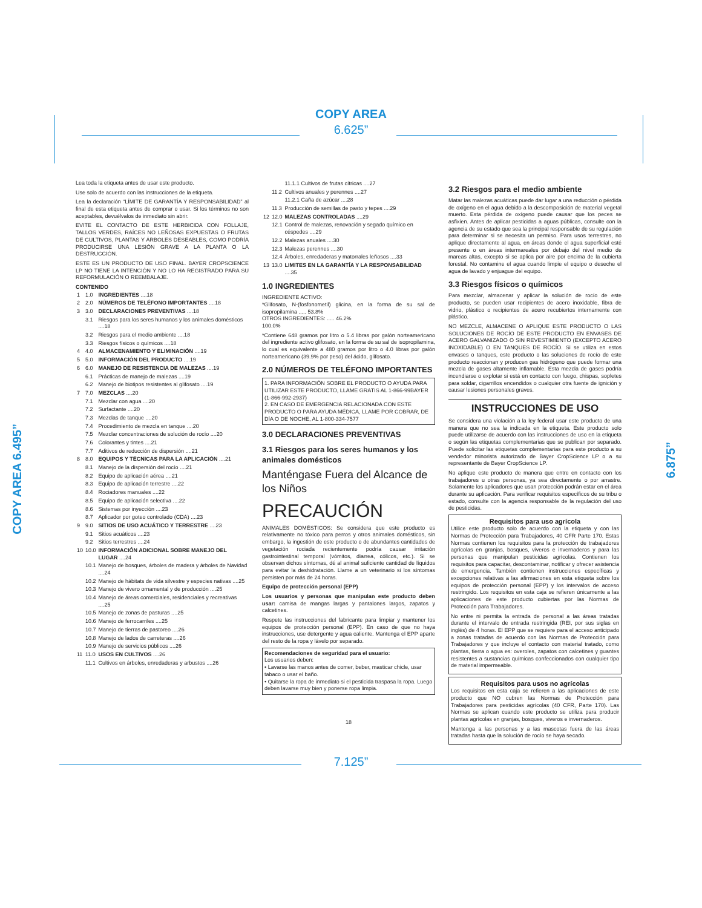COPY AREA
6.625”
COPY AREA 6.495”
6.875”
Lea toda la etiqueta antes de usar este producto.
Use solo de acuerdo con las instrucciones de la etiqueta.
Lea la declaración “LÍMITE DE GARANTÍA Y RESPONSABILIDAD” al final de esta etiqueta antes de comprar o usar. Si los términos no son aceptables, devuélvalos de inmediato sin abrir.
EVITE EL CONTACTO DE ESTE HERBICIDA CON FOLLAJE, TALLOS VERDES, RAÍCES NO LEÑOSAS EXPUESTAS O FRUTAS DE CULTIVOS, PLANTAS Y ÁRBOLES DESEABLES, COMO PODRÍA PRODUCIRSE UNA LESIÓN GRAVE A LA PLANTA O LA DESTRUCCIÓN.
ESTE ES UN PRODUCTO DE USO FINAL. BAYER CROPSCIENCE LP NO TIENE LA INTENCIÓN Y NO LO HA REGISTRADO PARA SU REFORMULACIÓN O REEMBALAJE.
CONTENIDO
| 1 | 1.0 | INGREDIENTES ....18 |
| 2 | 2.0 | NÚMEROS DE TELÉFONO IMPORTANTES ....18 |
| 3 | 3.0 | DECLARACIONES PREVENTIVAS ....18 |
| | 3.1 | Riesgos para los seres humanos y los animales domésticos ....18 |
| | 3.2 | Riesgos para el medio ambiente ....18 |
| | 3.3 | Riesgos físicos o químicos ....18 |
| 4 | 4.0 | ALMACENAMIENTO Y ELIMINACIÓN ....19 |
| 5 | 5.0 | INFORMACIÓN DEL PRODUCTO ....19 |
| 6 | 6.0 | MANEJO DE RESISTENCIA DE MALEZAS ....19 |
| | 6.1 | Prácticas de manejo de malezas ....19 |
| | 6.2 | Manejo de biotipos resistentes al glifosato ....19 |
| 7 | 7.0 | MEZCLAS ....20 |
| | 7.1 | Mezclar con agua ....20 |
| | 7.2 | Surfactante ....20 |
| | 7.3 | Mezclas de tanque ....20 |
| | 7.4 | Procedimiento de mezcla en tanque ....20 |
| | 7.5 | Mezclar concentraciones de solución de rocío ....20 |
| | 7.6 | Colorantes y tintes ....21 |
| | 7.7 | Aditivos de reducción de dispersión ....21 |
| 8 | 8.0 | EQUIPOS Y TÉCNICAS PARA LA APLICACIÓN ....21 |
| | 8.1 | Manejo de la dispersión del rocío ....21 |
| | 8.2 | Equipo de aplicación aérea ....21 |
| | 8.3 | Equipo de aplicación terrestre ....22 |
| | 8.4 | Rociadores manuales ....22 |
| | 8.5 | Equipo de aplicación selectiva ....22 |
| | 8.6 | Sistemas por inyección ....23 |
| | 8.7 | Aplicador por goteo controlado (CDA) ....23 |
| 9 | 9.0 | SITIOS DE USO ACUÁTICO Y TERRESTRE ....23 |
| | 9.1 | Sitios acuáticos ....23 |
| | 9.2 | Sitios terrestres ....24 |
| 10 | 10.0 | INFORMACIÓN ADICIONAL SOBRE MANEJO DEL LUGAR ....24 |
| | 10.1 | Manejo de bosques, árboles de madera y árboles de Navidad ....24 |
| | 10.2 | Manejo de hábitats de vida silvestre y especies nativas ....25 |
| | 10.3 | Manejo de vivero ornamental y de producción ....25 |
| | 10.4 | Manejo de áreas comerciales, residenciales y recreativas ....25 |
| | 10.5 | Manejo de zonas de pasturas ....25 |
| | 10.6 | Manejo de ferrocarriles ....25 |
| | 10.7 | Manejo de tierras de pastoreo ....26 |
| | 10.8 | Manejo de lados de carreteras ....26 |
| | 10.9 | Manejo de servicios públicos ....26 |
| 11 | 11.0 | USOS EN CULTIVOS ....26 |
| | 11.1 | Cultivos en árboles, enredaderas y arbustos ....26 |
| | | 11.1.1 Cultivos de frutas cítricas ....27 |
| | 11.2 | Cultivos anuales y perennes ....27 |
| | | 11.2.1 Caña de azúcar ....28 |
| | 11.3 | Producción de semillas de pasto y tepes ....29 |
| 12 | 12.0 | MALEZAS CONTROLADAS ....29 |
| | 12.1 | Control de malezas, renovación y segado químico en céspedes ....29 |
| | 12.2 | Malezas anuales ....30 |
| | 12.3 | Malezas perennes ....30 |
| | 12.4 | Árboles, enredaderas y matorrales leñosos ....33 |
| 13 | 13.0 | LIMITES EN LA GARANTÍA Y LA RESPONSABILIDAD ....35 |
1.0 INGREDIENTES
INGREDIENTE ACTIVO:
*Glifosato, N-(fosfonometil) glicina, en la forma de su sal de isopropilamina ..... 53.8%
OTROS INGREDIENTES: ..... 46.2%
100.0%
*Contiene 648 gramos por litro o 5.4 libras por galón norteamericano del ingrediente activo glifosato, en la forma de su sal de isopropilamina, lo cual es equivalente a 480 gramos por litro o 4.0 libras por galón norteamericano (39.9% por peso) del ácido, glifosato.
2.0 NÚMEROS DE TELÉFONO IMPORTANTES
1. PARA INFORMACIÓN SOBRE EL PRODUCTO O AYUDA PARA UTILIZAR ESTE PRODUCTO, LLAME GRATIS AL 1-866-99BAYER (1-866-992-2937)
2. EN CASO DE EMERGENCIA RELACIONADA CON ESTE PRODUCTO O PARA AYUDA MÉDICA, LLAME POR COBRAR, DE DÍA O DE NOCHE, AL 1-800-334-7577
3.0 DECLARACIONES PREVENTIVAS
3.1 Riesgos para los seres humanos y los animales domésticos
Manténgase Fuera del Alcance de los Niños
PRECAUCIÓN
ANIMALES DOMÉSTICOS: Se considera que este producto es relativamente no tóxico para perros y otros animales domésticos, sin embargo, la ingestión de este producto o de abundantes cantidades de vegetación rociada recientemente podría causar irritación gastrointestinal temporal (vómitos, diarrea, cólicos, etc.). Si se observan dichos síntomas, dé al animal suficiente cantidad de líquidos para evitar la deshidratación. Llame a un veterinario si los síntomas persisten por más de 24 horas.
Equipo de protección personal (EPP)
Los usuarios y personas que manipulan este producto deben usar: camisa de mangas largas y pantalones largos, zapatos y calcetines.
Respete las instrucciones del fabricante para limpiar y mantener los equipos de protección personal (EPP). En caso de que no haya instrucciones, use detergente y agua caliente. Mantenga el EPP aparte del resto de la ropa y lávelo por separado.
Recomendaciones de seguridad para el usuario:
Los usuarios deben:
• Lavarse las manos antes de comer, beber, masticar chicle, usar tabaco o usar el baño.
• Quitarse la ropa de inmediato si el pesticida traspasa la ropa. Luego deben lavarse muy bien y ponerse ropa limpia.
18
3.2 Riesgos para el medio ambiente
Matar las malezas acuáticas puede dar lugar a una reducción o pérdida de oxígeno en el agua debido a la descomposición de material vegetal muerto. Esta pérdida de oxígeno puede causar que los peces se asfixien. Antes de aplicar pesticidas a aguas públicas, consulte con la agencia de su estado que sea la principal responsable de su regulación para determinar si se necesita un permiso. Para usos terrestres, no aplique directamente al agua, en áreas donde el agua superficial esté presente o en áreas intermareales por debajo del nivel medio de mareas altas, excepto si se aplica por aire por encima de la cubierta forestal. No contamine el agua cuando limpie el equipo o deseche el agua de lavado y enjuague del equipo.
3.3 Riesgos físicos o químicos
Para mezclar, almacenar y aplicar la solución de rocío de este producto, se pueden usar recipientes de acero inoxidable, fibra de vidrio, plástico o recipientes de acero recubiertos internamente con plástico.
NO MEZCLE, ALMACENE O APLIQUE ESTE PRODUCTO O LAS SOLUCIONES DE ROCÍO DE ESTE PRODUCTO EN ENVASES DE ACERO GALVANIZADO O SIN REVESTIMIENTO (EXCEPTO ACERO INOXIDABLE) O EN TANQUES DE ROCÍO. Si se utiliza en estos envases o tanques, este producto o las soluciones de rocío de este producto reaccionan y producen gas hidrógeno que puede formar una mezcla de gases altamente inflamable. Esta mezcla de gases podría incendiarse o explotar si está en contacto con fuego, chispas, sopletes para soldar, cigarrillos encendidos o cualquier otra fuente de ignición y causar lesiones personales graves.
INSTRUCCIONES DE USO
Se considera una violación a la ley federal usar este producto de una manera que no sea la indicada en la etiqueta. Este producto solo puede utilizarse de acuerdo con las instrucciones de uso en la etiqueta o según las etiquetas complementarias que se publican por separado. Puede solicitar las etiquetas complementarias para este producto a su vendedor minorista autorizado de Bayer CropScience LP o a su representante de Bayer CropScience LP.
No aplique este producto de manera que entre en contacto con los trabajadores u otras personas, ya sea directamente o por arrastre. Solamente los aplicadores que usan protección podrán estar en el área durante su aplicación. Para verificar requisitos específicos de su tribu o estado, consulte con la agencia responsable de la regulación del uso de pesticidas.
Requisitos para uso agrícola
Utilice este producto solo de acuerdo con la etiqueta y con las Normas de Protección para Trabajadores, 40 CFR Parte 170. Estas Normas contienen los requisitos para la protección de trabajadores agrícolas en granjas, bosques, viveros e invernaderos y para las personas que manipulan pesticidas agrícolas. Contienen los requisitos para capacitar, descontaminar, notificar y ofrecer asistencia de emergencia. También contienen instrucciones específicas y excepciones relativas a las afirmaciones en esta etiqueta sobre los equipos de protección personal (EPP) y los intervalos de acceso restringido. Los requisitos en esta caja se refieren únicamente a las aplicaciones de este producto cubiertas por las Normas de Protección para Trabajadores.
No entre ni permita la entrada de personal a las áreas tratadas durante el intervalo de entrada restringida (REI, por sus siglas en inglés) de 4 horas. El EPP que se requiere para el acceso anticipado a zonas tratadas de acuerdo con las Normas de Protección para Trabajadores y que incluye el contacto con material tratado, como plantas, tierra o agua es: overoles, zapatos con calcetines y guantes resistentes a sustancias químicas confeccionados con cualquier tipo de material impermeable.
Requisitos para usos no agrícolas
Los requisitos en esta caja se refieren a las aplicaciones de este producto que NO cubren las Normas de Protección para Trabajadores para pesticidas agrícolas (40 CFR, Parte 170). Las Normas se aplican cuando este producto se utiliza para producir plantas agrícolas en granjas, bosques, viveros e invernaderos.
Mantenga a las personas y a las mascotas fuera de las áreas tratadas hasta que la solución de rocío se haya secado.
7.125”